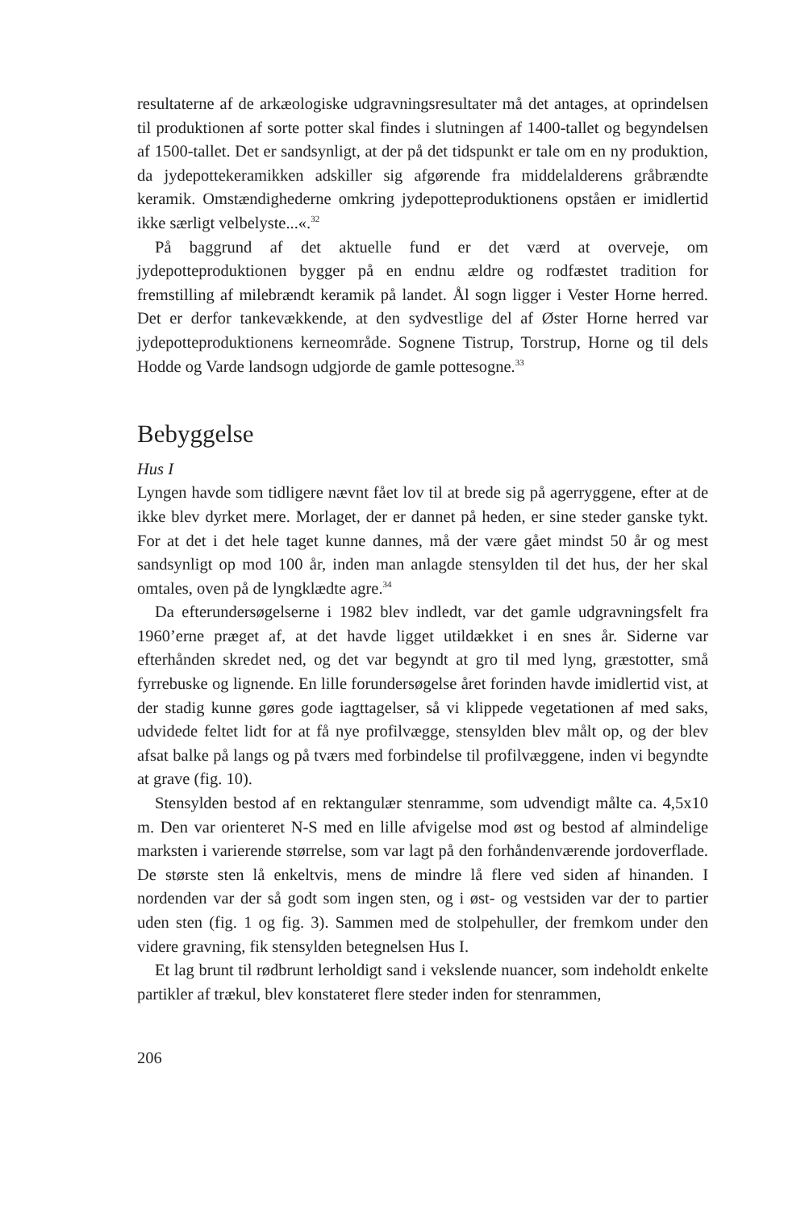resultaterne af de arkæologiske udgravningsresultater må det antages, at oprindelsen til produktionen af sorte potter skal findes i slutningen af 1400-tallet og begyndelsen af 1500-tallet. Det er sandsynligt, at der på det tidspunkt er tale om en ny produktion, da jydepottekeramikken adskiller sig afgørende fra middelalderens gråbrændte keramik. Omstændighederne omkring jydepotteproduktionens opståen er imidlertid ikke særligt velbelyste...«.<sup>32</sup>
På baggrund af det aktuelle fund er det værd at overveje, om jydepotteproduktionen bygger på en endnu ældre og rodfæstet tradition for fremstilling af milebrændt keramik på landet. Ål sogn ligger i Vester Horne herred. Det er derfor tankevækkende, at den sydvestlige del af Øster Horne herred var jydepotteproduktionens kerneområde. Sognene Tistrup, Torstrup, Horne og til dels Hodde og Varde landsogn udgjorde de gamle pottesogne.<sup>33</sup>
Bebyggelse
Hus I
Lyngen havde som tidligere nævnt fået lov til at brede sig på agerryggene, efter at de ikke blev dyrket mere. Morlaget, der er dannet på heden, er sine steder ganske tykt. For at det i det hele taget kunne dannes, må der være gået mindst 50 år og mest sandsynligt op mod 100 år, inden man anlagde stensylden til det hus, der her skal omtales, oven på de lyngklædte agre.<sup>34</sup>
Da efterundersøgelserne i 1982 blev indledt, var det gamle udgravningsfelt fra 1960’erne præget af, at det havde ligget utildækket i en snes år. Siderne var efterhånden skredet ned, og det var begyndt at gro til med lyng, græstotter, små fyrrebuske og lignende. En lille forundersøgelse året forinden havde imidlertid vist, at der stadig kunne gøres gode iagttagelser, så vi klippede vegetationen af med saks, udvidede feltet lidt for at få nye profilvægge, stensylden blev målt op, og der blev afsat balke på langs og på tværs med forbindelse til profilvæggene, inden vi begyndte at grave (fig. 10).
Stensylden bestod af en rektangulær stenramme, som udvendigt målte ca. 4,5x10 m. Den var orienteret N-S med en lille afvigelse mod øst og bestod af almindelige marksten i varierende størrelse, som var lagt på den forhåndenværende jordoverflade. De største sten lå enkeltvis, mens de mindre lå flere ved siden af hinanden. I nordenden var der så godt som ingen sten, og i øst- og vestsiden var der to partier uden sten (fig. 1 og fig. 3). Sammen med de stolpehuller, der fremkom under den videre gravning, fik stensylden betegnelsen Hus I.
Et lag brunt til rødbrunt lerholdigt sand i vekslende nuancer, som indeholdt enkelte partikler af trækul, blev konstateret flere steder inden for stenrammen,
206